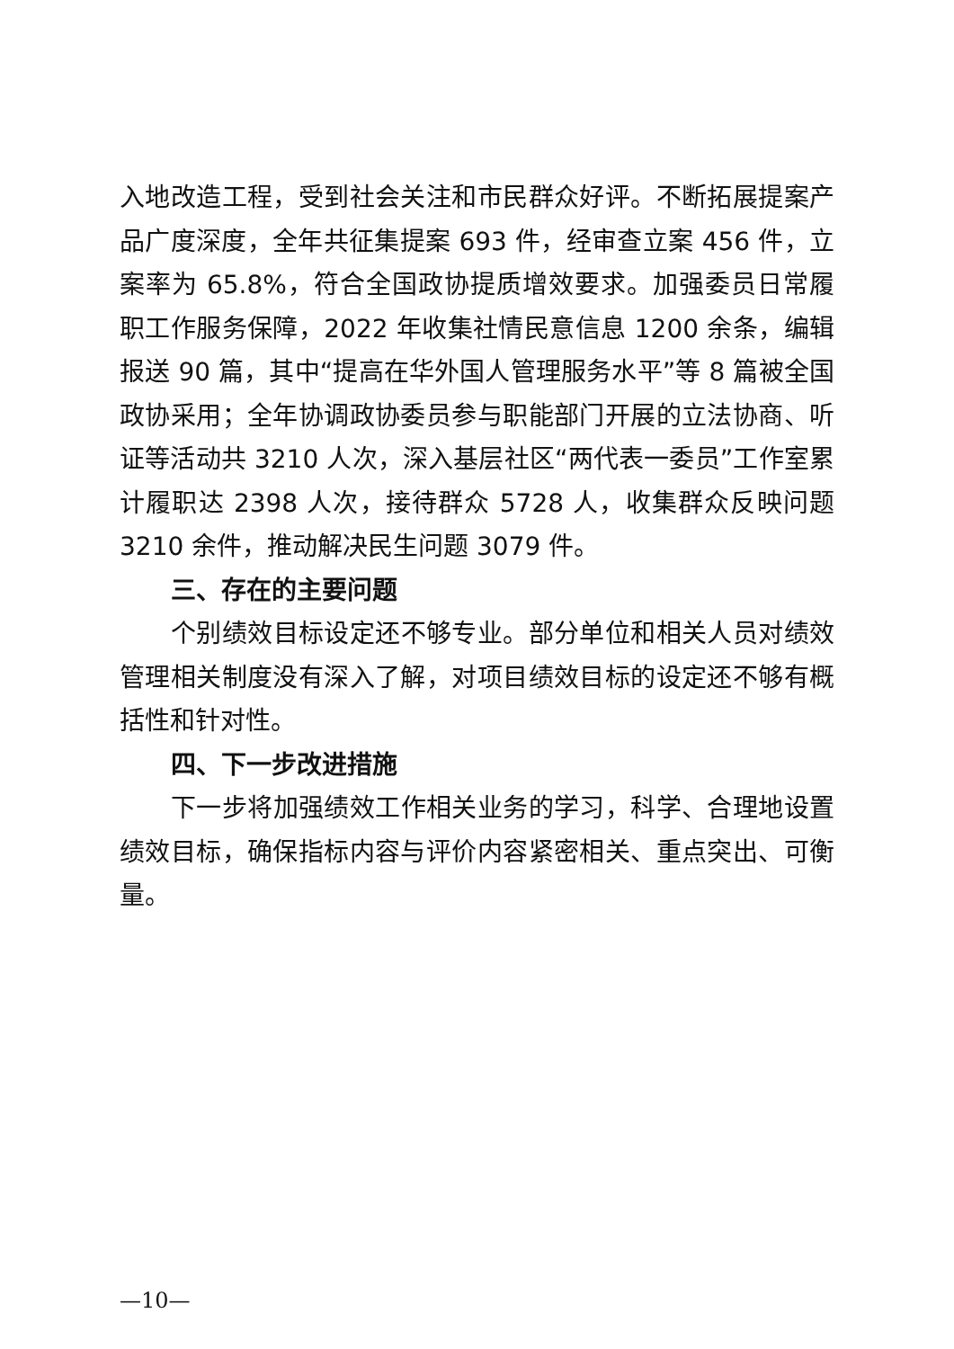入地改造工程，受到社会关注和市民群众好评。不断拓展提案产品广度深度，全年共征集提案 693 件，经审查立案 456 件，立案率为 65.8%，符合全国政协提质增效要求。加强委员日常履职工作服务保障，2022 年收集社情民意信息 1200 余条，编辑报送 90 篇，其中“提高在华外国人管理服务水平”等 8 篇被全国政协采用；全年协调政协委员参与职能部门开展的立法协商、听证等活动共 3210 人次，深入基层社区“两代表一委员”工作室累计履职达 2398 人次，接待群众 5728 人，收集群众反映问题 3210 余件，推动解决民生问题 3079 件。
三、存在的主要问题
个别绩效目标设定还不够专业。部分单位和相关人员对绩效管理相关制度没有深入了解，对项目绩效目标的设定还不够有概括性和针对性。
四、下一步改进措施
下一步将加强绩效工作相关业务的学习，科学、合理地设置绩效目标，确保指标内容与评价内容紧密相关、重点突出、可衡量。
—10—